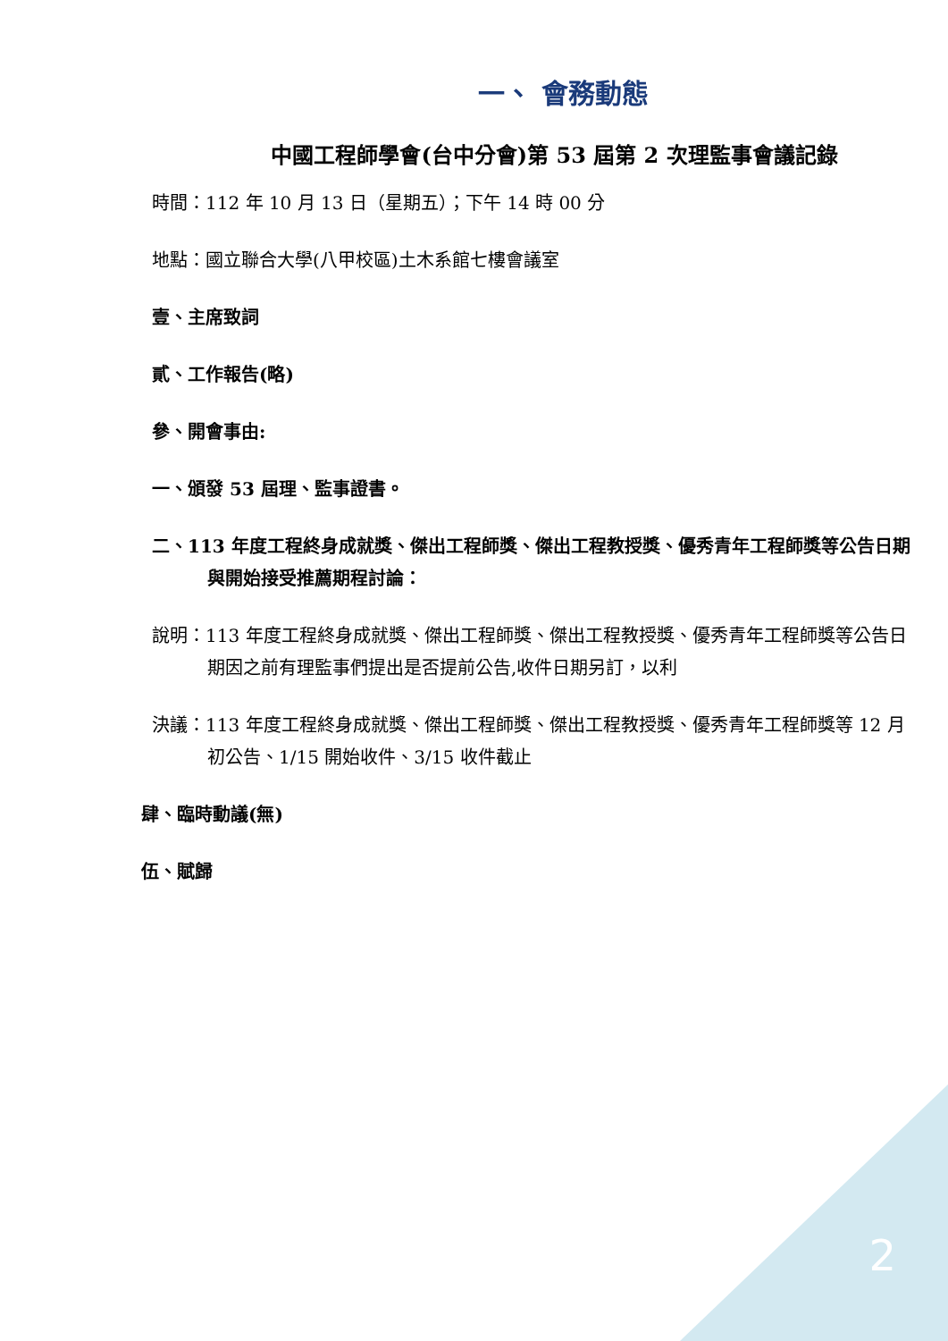2
一、 會務動態
中國工程師學會(台中分會)第 53 屆第 2 次理監事會議記錄
時間：112 年 10 月 13 日（星期五）；下午 14 時 00 分
地點：國立聯合大學(八甲校區)土木系館七樓會議室
壹、主席致詞
貳、工作報告(略)
參、開會事由:
一、頒發 53 屆理、監事證書。
二、113 年度工程終身成就獎、傑出工程師獎、傑出工程教授獎、優秀青年工程師獎等公告日期與開始接受推薦期程討論：
說明：113 年度工程終身成就獎、傑出工程師獎、傑出工程教授獎、優秀青年工程師獎等公告日期因之前有理監事們提出是否提前公告,收件日期另訂，以利
決議：113 年度工程終身成就獎、傑出工程師獎、傑出工程教授獎、優秀青年工程師獎等 12 月初公告、1/15 開始收件、3/15 收件截止
肆、臨時動議(無)
伍、賦歸